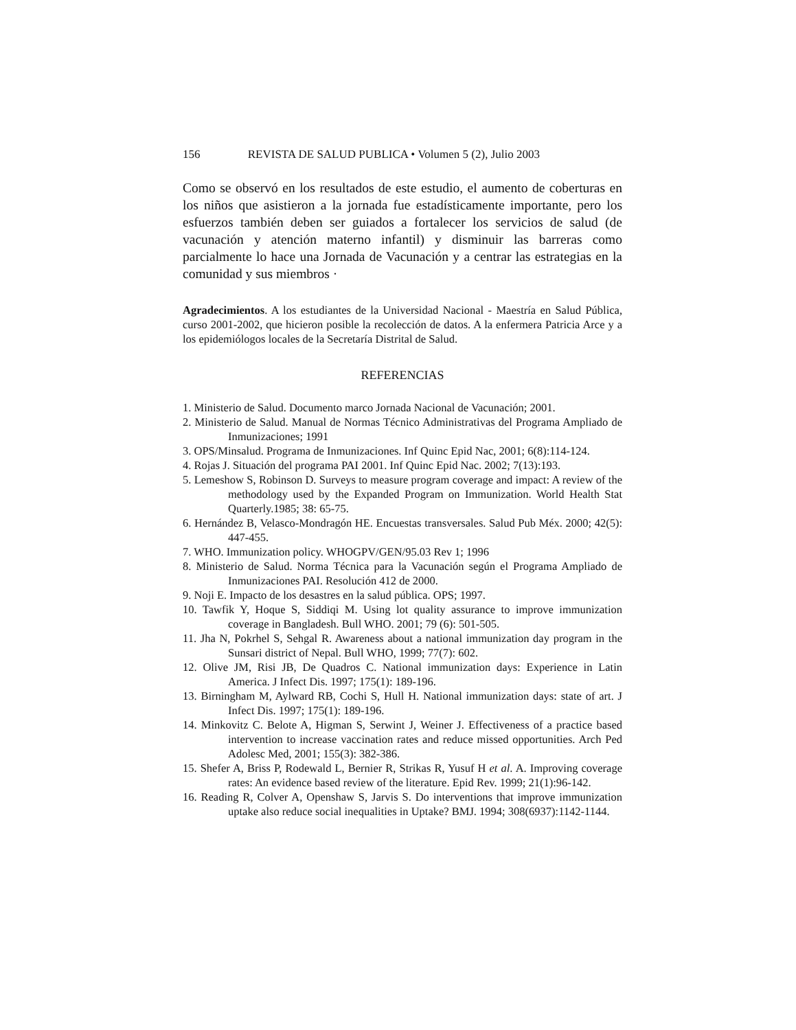156 REVISTA DE SALUD PUBLICA • Volumen 5 (2), Julio 2003
Como se observó en los resultados de este estudio, el aumento de coberturas en los niños que asistieron a la jornada fue estadísticamente importante, pero los esfuerzos también deben ser guiados a fortalecer los servicios de salud (de vacunación y atención materno infantil) y disminuir las barreras como parcialmente lo hace una Jornada de Vacunación y a centrar las estrategias en la comunidad y sus miembros ·
Agradecimientos. A los estudiantes de la Universidad Nacional - Maestría en Salud Pública, curso 2001-2002, que hicieron posible la recolección de datos. A la enfermera Patricia Arce y a los epidemiólogos locales de la Secretaría Distrital de Salud.
REFERENCIAS
1. Ministerio de Salud. Documento marco Jornada Nacional de Vacunación; 2001.
2. Ministerio de Salud. Manual de Normas Técnico Administrativas del Programa Ampliado de Inmunizaciones; 1991
3. OPS/Minsalud. Programa de Inmunizaciones. Inf Quinc Epid Nac, 2001; 6(8):114-124.
4. Rojas J. Situación del programa PAI 2001. Inf Quinc Epid Nac. 2002; 7(13):193.
5. Lemeshow S, Robinson D. Surveys to measure program coverage and impact: A review of the methodology used by the Expanded Program on Immunization. World Health Stat Quarterly.1985; 38: 65-75.
6. Hernández B, Velasco-Mondragón HE. Encuestas transversales. Salud Pub Méx. 2000; 42(5): 447-455.
7. WHO. Immunization policy. WHOGPV/GEN/95.03 Rev 1; 1996
8. Ministerio de Salud. Norma Técnica para la Vacunación según el Programa Ampliado de Inmunizaciones PAI. Resolución 412 de 2000.
9. Noji E. Impacto de los desastres en la salud pública. OPS; 1997.
10. Tawfik Y, Hoque S, Siddiqi M. Using lot quality assurance to improve immunization coverage in Bangladesh. Bull WHO. 2001; 79 (6): 501-505.
11. Jha N, Pokrhel S, Sehgal R. Awareness about a national immunization day program in the Sunsari district of Nepal. Bull WHO, 1999; 77(7): 602.
12. Olive JM, Risi JB, De Quadros C. National immunization days: Experience in Latin America. J Infect Dis. 1997; 175(1): 189-196.
13. Birningham M, Aylward RB, Cochi S, Hull H. National immunization days: state of art. J Infect Dis. 1997; 175(1): 189-196.
14. Minkovitz C. Belote A, Higman S, Serwint J, Weiner J. Effectiveness of a practice based intervention to increase vaccination rates and reduce missed opportunities. Arch Ped Adolesc Med, 2001; 155(3): 382-386.
15. Shefer A, Briss P, Rodewald L, Bernier R, Strikas R, Yusuf H et al. A. Improving coverage rates: An evidence based review of the literature. Epid Rev. 1999; 21(1):96-142.
16. Reading R, Colver A, Openshaw S, Jarvis S. Do interventions that improve immunization uptake also reduce social inequalities in Uptake? BMJ. 1994; 308(6937):1142-1144.